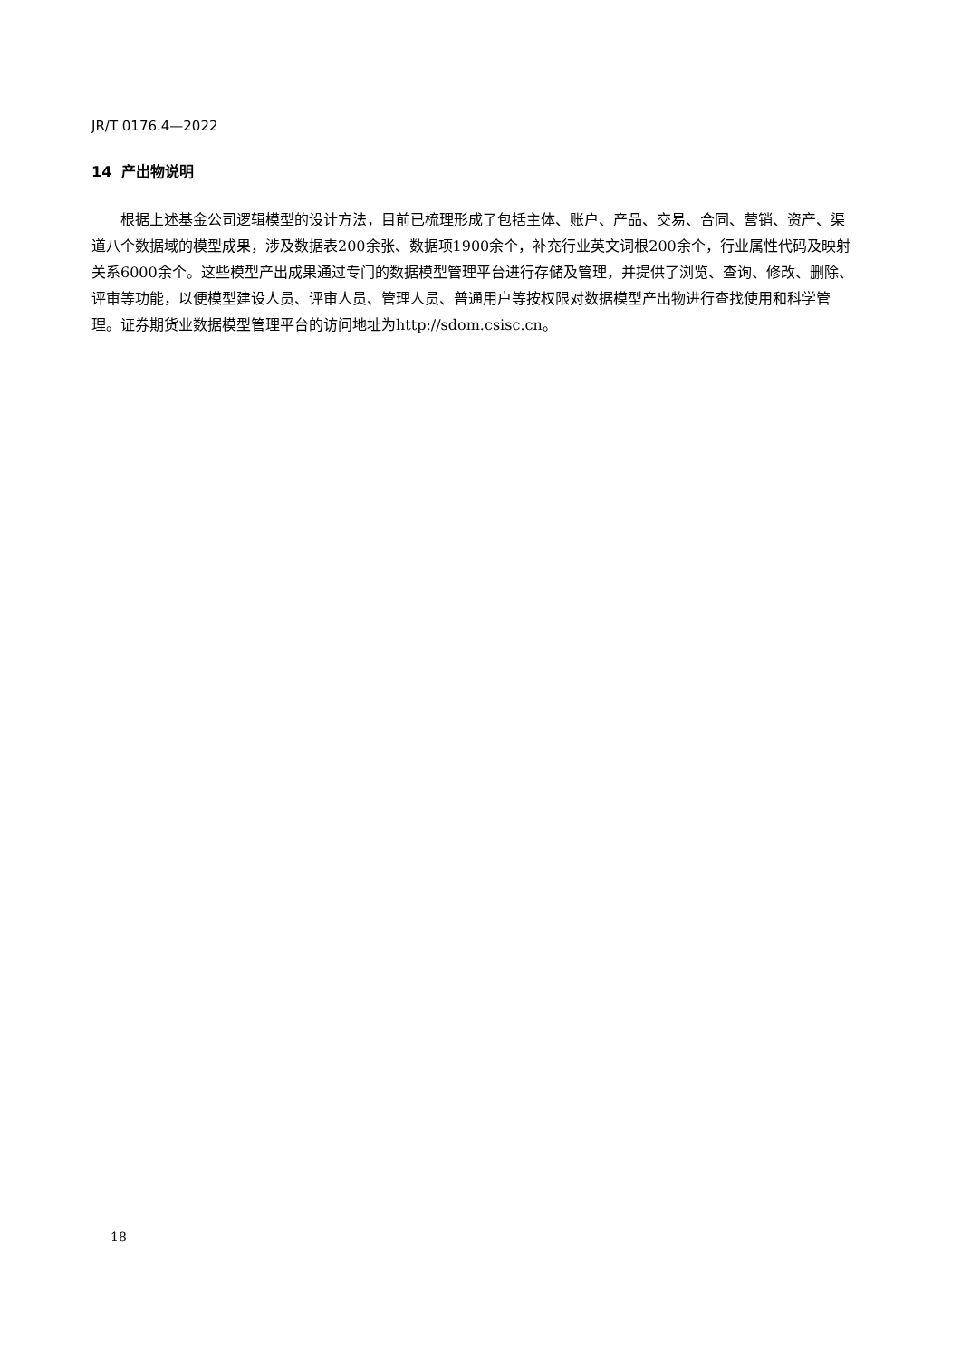JR/T 0176.4—2022
14 产出物说明
根据上述基金公司逻辑模型的设计方法，目前已梳理形成了包括主体、账户、产品、交易、合同、营销、资产、渠道八个数据域的模型成果，涉及数据表200余张、数据项1900余个，补充行业英文词根200余个，行业属性代码及映射关系6000余个。这些模型产出成果通过专门的数据模型管理平台进行存储及管理，并提供了浏览、查询、修改、删除、评审等功能，以便模型建设人员、评审人员、管理人员、普通用户等按权限对数据模型产出物进行查找使用和科学管理。证券期货业数据模型管理平台的访问地址为http://sdom.csisc.cn。
18